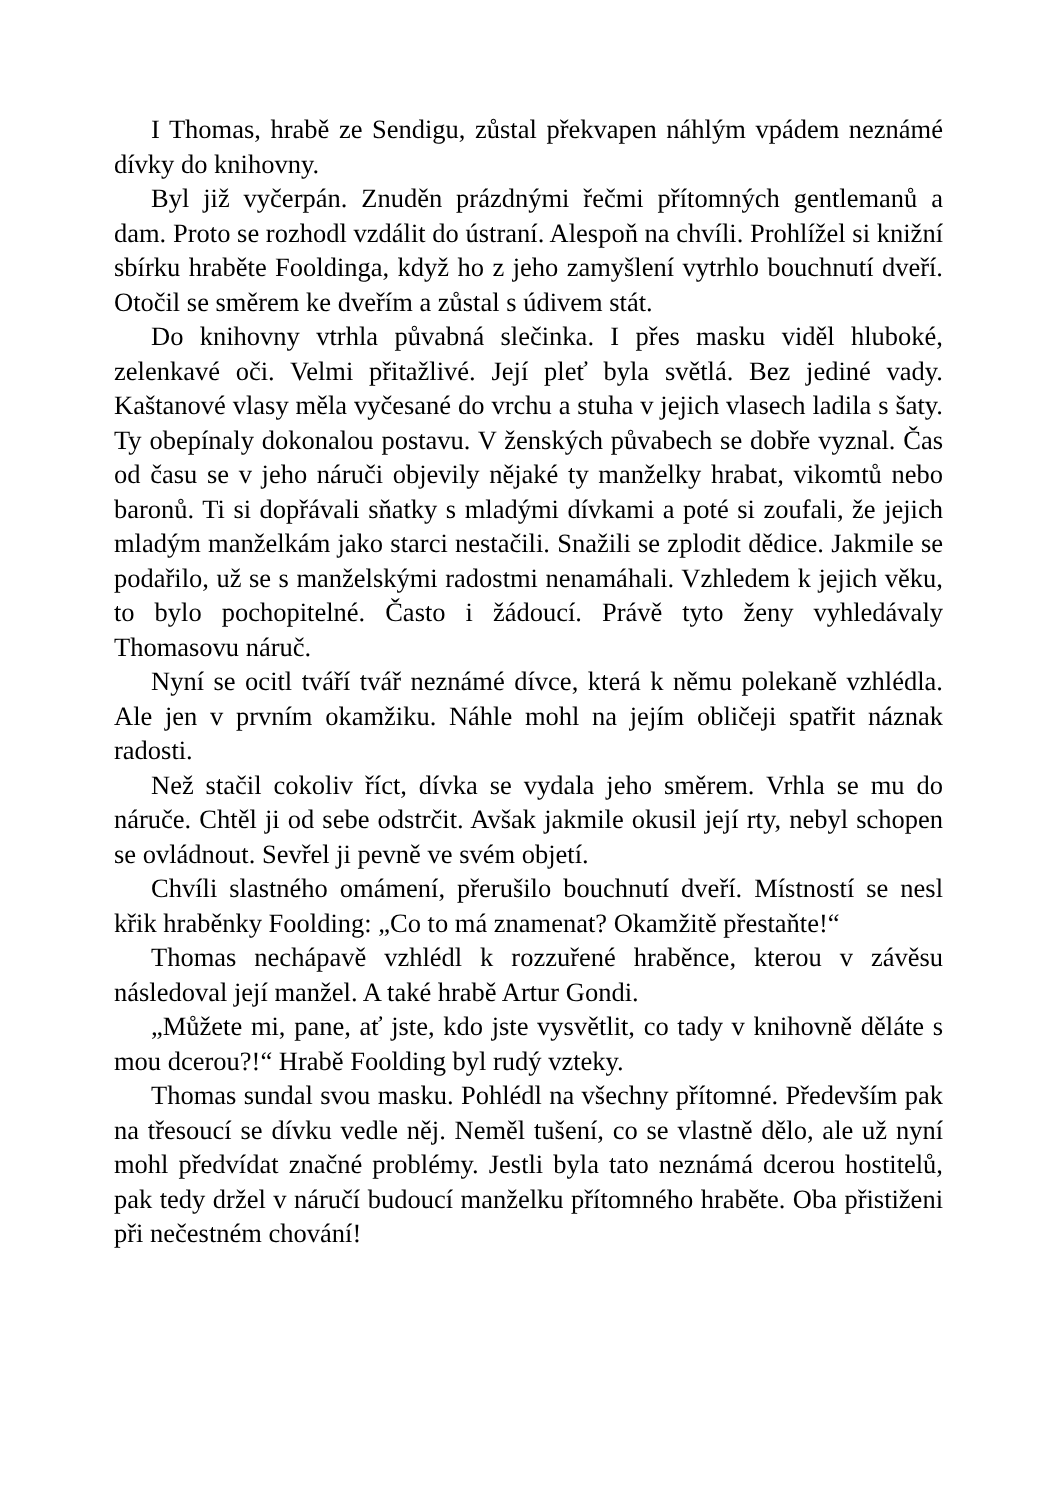I Thomas, hrabě ze Sendigu, zůstal překvapen náhlým vpádem neznámé dívky do knihovny.
Byl již vyčerpán. Znuděn prázdnými řečmi přítomných gentlemanů a dam. Proto se rozhodl vzdálit do ústraní. Alespoň na chvíli. Prohlížel si knižní sbírku hraběte Fooldinga, když ho z jeho zamyšlení vytrhlo bouchnutí dveří. Otočil se směrem ke dveřím a zůstal s údivem stát.
Do knihovny vtrhla půvabná slečinka. I přes masku viděl hluboké, zelenkavé oči. Velmi přitažlivé. Její pleť byla světlá. Bez jediné vady. Kaštanové vlasy měla vyčesané do vrchu a stuha v jejich vlasech ladila s šaty. Ty obepínaly dokonalou postavu. V ženských půvabech se dobře vyznal. Čas od času se v jeho náruči objevily nějaké ty manželky hrabat, vikomtů nebo baronů. Ti si dopřávali sňatky s mladými dívkami a poté si zoufali, že jejich mladým manželkám jako starci nestačili. Snažili se zplodit dědice. Jakmile se podařilo, už se s manželskými radostmi nenamáhali. Vzhledem k jejich věku, to bylo pochopitelné. Často i žádoucí. Právě tyto ženy vyhledávaly Thomasovu náruč.
Nyní se ocitl tváří tvář neznámé dívce, která k němu polekaně vzhlédla. Ale jen v prvním okamžiku. Náhle mohl na jejím obličeji spatřit náznak radosti.
Než stačil cokoliv říct, dívka se vydala jeho směrem. Vrhla se mu do náruče. Chtěl ji od sebe odstrčit. Avšak jakmile okusil její rty, nebyl schopen se ovládnout. Sevřel ji pevně ve svém objetí.
Chvíli slastného omámení, přerušilo bouchnutí dveří. Místností se nesl křik hraběnky Foolding: „Co to má znamenat? Okamžitě přestaňte!“
Thomas nechápavě vzhlédl k rozzuřené hraběnce, kterou v závěsu následoval její manžel. A také hrabě Artur Gondi.
„Můžete mi, pane, ať jste, kdo jste vysvětlit, co tady v knihovně děláte s mou dcerou?!“ Hrabě Foolding byl rudý vzteky.
Thomas sundal svou masku. Pohlédl na všechny přítomné. Především pak na třesoucí se dívku vedle něj. Neměl tušení, co se vlastně dělo, ale už nyní mohl předvídat značné problémy. Jestli byla tato neznámá dcerou hostitelů, pak tedy držel v náručí budoucí manželku přítomného hraběte. Oba přistiženi při nečestném chování!